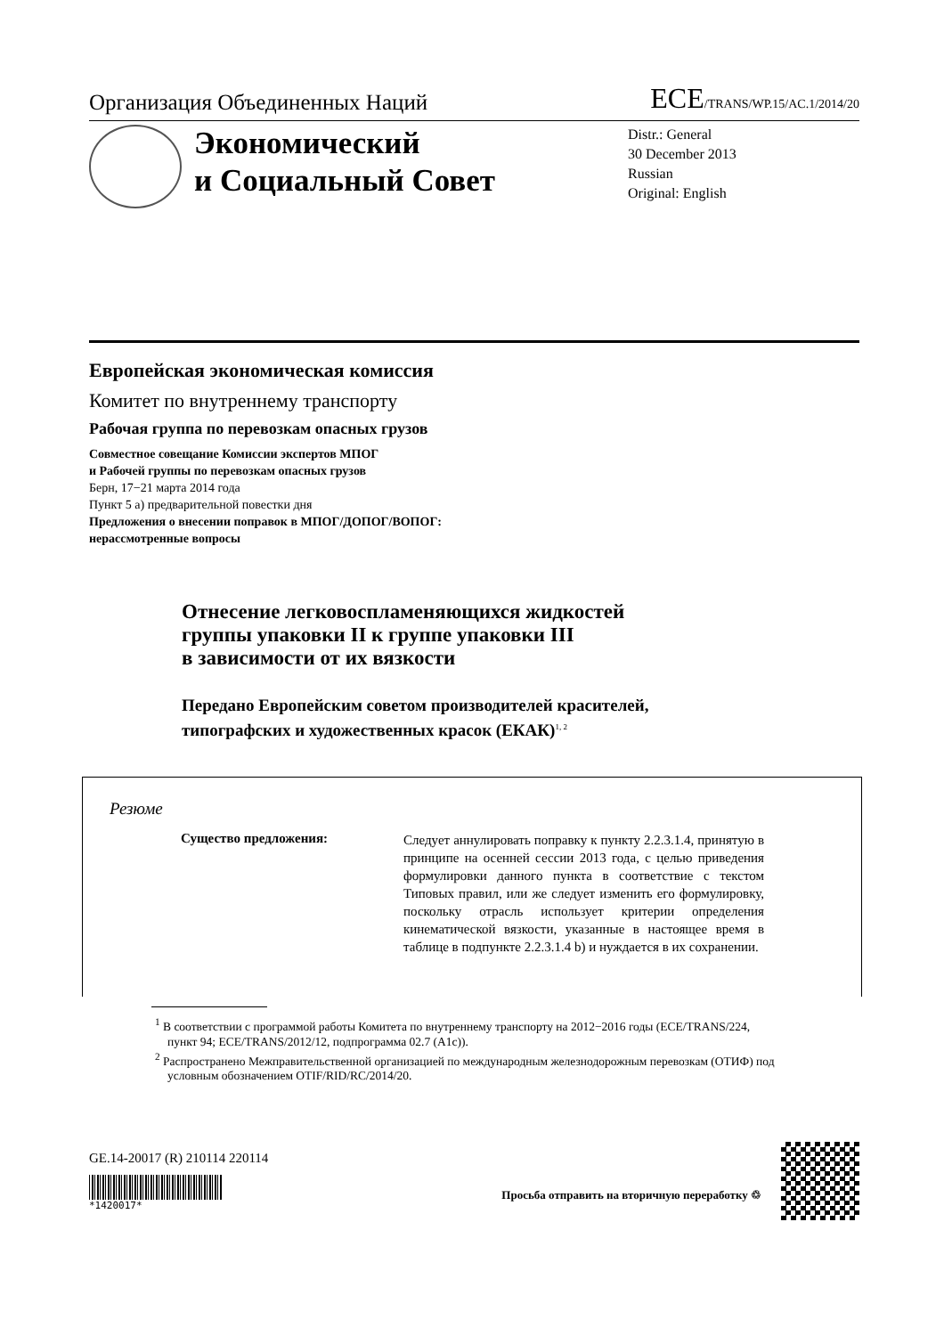Организация Объединенных Наций ECE/TRANS/WP.15/AC.1/2014/20
Экономический
и Социальный Совет
Distr.: General
30 December 2013
Russian
Original: English
Европейская экономическая комиссия
Комитет по внутреннему транспорту
Рабочая группа по перевозкам опасных грузов
Совместное совещание Комиссии экспертов МПОГ
и Рабочей группы по перевозкам опасных грузов
Берн, 17−21 марта 2014 года
Пункт 5 a) предварительной повестки дня
Предложения о внесении поправок в МПОГ/ДОПОГ/ВОПОГ:
нерассмотренные вопросы
Отнесение легковоспламеняющихся жидкостей
группы упаковки II к группе упаковки III
в зависимости от их вязкости
Передано Европейским советом производителей красителей,
типографских и художественных красок (ЕКАК)<sup>1, 2</sup>
Резюме
Существо предложения:
Следует аннулировать поправку к пункту 2.2.3.1.4, принятую в принципе на осенней сессии 2013 года, с целью приведения формулировки данного пункта в соответствие с текстом Типовых правил, или же следует изменить его формулировку, поскольку отрасль использует критерии определения кинематической вязкости, указанные в настоящее время в таблице в подпункте 2.2.3.1.4 b) и нуждается в их сохранении.
<sup>1</sup> В соответствии с программой работы Комитета по внутреннему транспорту на 2012−2016 годы (ECE/TRANS/224, пункт 94; ECE/TRANS/2012/12, подпрограмма 02.7 (A1c)).
<sup>2</sup> Распространено Межправительственной организацией по международным железнодорожным перевозкам (ОТИФ) под условным обозначением OTIF/RID/RC/2014/20.
GE.14-20017 (R) 210114 220114
*1420017*
Просьба отправить на вторичную переработку ♲